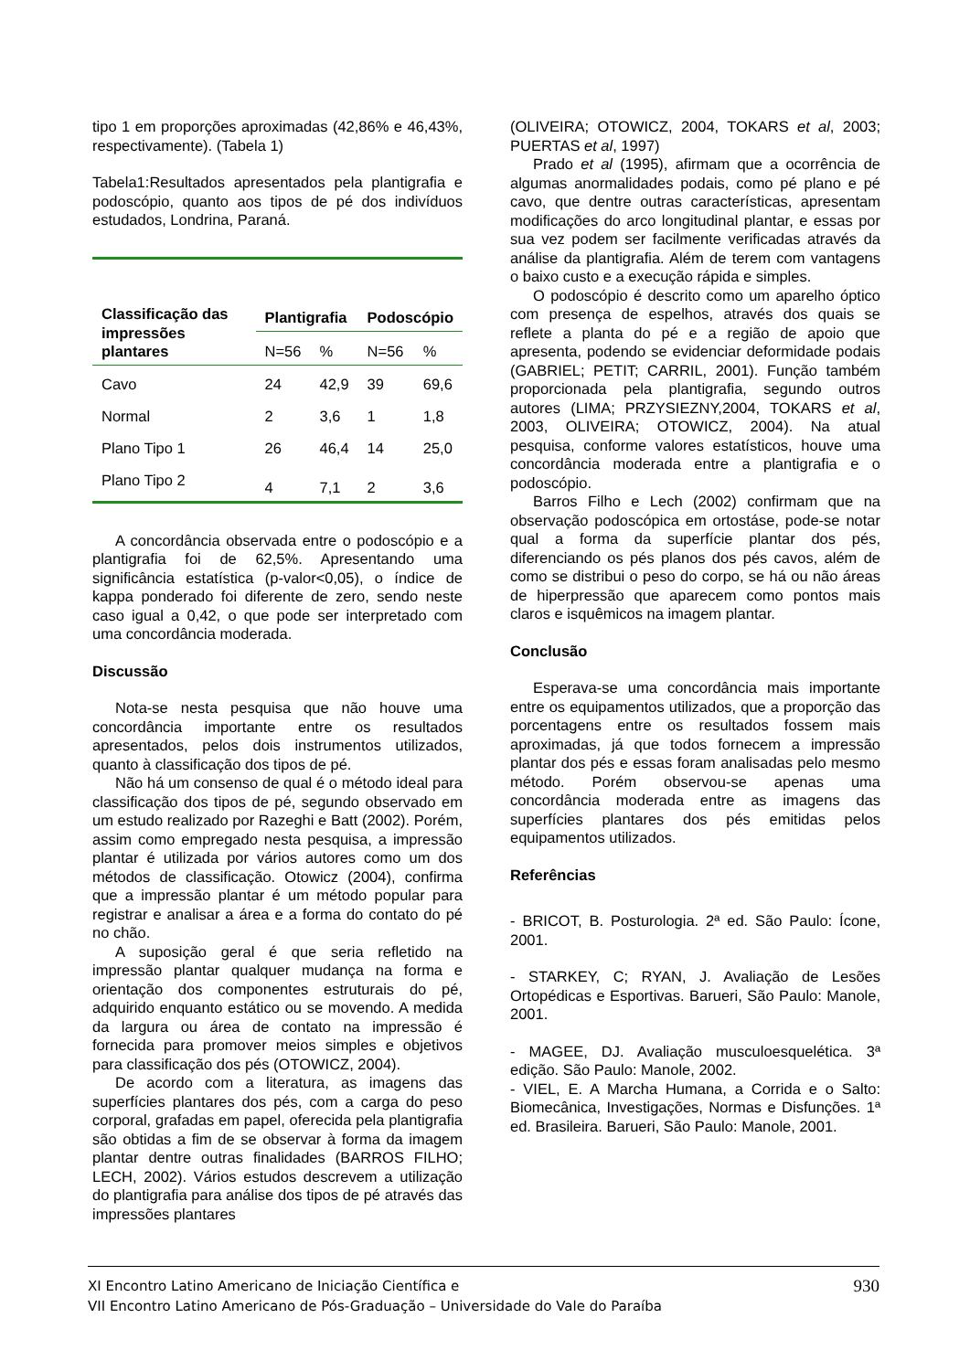tipo 1 em proporções aproximadas (42,86% e 46,43%, respectivamente). (Tabela 1)
Tabela1:Resultados apresentados pela plantigrafia e podoscópio, quanto aos tipos de pé dos indivíduos estudados, Londrina, Paraná.
| Classificação das impressões plantares | Plantigrafia | | Podoscópio | |
| --- | --- | --- | --- | --- |
| | N=56 | % | N=56 | % |
| Cavo | 24 | 42,9 | 39 | 69,6 |
| Normal | 2 | 3,6 | 1 | 1,8 |
| Plano Tipo 1 | 26 | 46,4 | 14 | 25,0 |
| Plano Tipo 2 | 4 | 7,1 | 2 | 3,6 |
A concordância observada entre o podoscópio e a plantigrafia foi de 62,5%. Apresentando uma significância estatística (p-valor<0,05), o índice de kappa ponderado foi diferente de zero, sendo neste caso igual a 0,42, o que pode ser interpretado com uma concordância moderada.
Discussão
Nota-se nesta pesquisa que não houve uma concordância importante entre os resultados apresentados, pelos dois instrumentos utilizados, quanto à classificação dos tipos de pé.
Não há um consenso de qual é o método ideal para classificação dos tipos de pé, segundo observado em um estudo realizado por Razeghi e Batt (2002). Porém, assim como empregado nesta pesquisa, a impressão plantar é utilizada por vários autores como um dos métodos de classificação. Otowicz (2004), confirma que a impressão plantar é um método popular para registrar e analisar a área e a forma do contato do pé no chão.
A suposição geral é que seria refletido na impressão plantar qualquer mudança na forma e orientação dos componentes estruturais do pé, adquirido enquanto estático ou se movendo. A medida da largura ou área de contato na impressão é fornecida para promover meios simples e objetivos para classificação dos pés (OTOWICZ, 2004).
De acordo com a literatura, as imagens das superfícies plantares dos pés, com a carga do peso corporal, grafadas em papel, oferecida pela plantigrafia são obtidas a fim de se observar à forma da imagem plantar dentre outras finalidades (BARROS FILHO; LECH, 2002). Vários estudos descrevem a utilização do plantigrafia para análise dos tipos de pé através das impressões plantares
(OLIVEIRA; OTOWICZ, 2004, TOKARS et al, 2003; PUERTAS et al, 1997)
Prado et al (1995), afirmam que a ocorrência de algumas anormalidades podais, como pé plano e pé cavo, que dentre outras características, apresentam modificações do arco longitudinal plantar, e essas por sua vez podem ser facilmente verificadas através da análise da plantigrafia. Além de terem com vantagens o baixo custo e a execução rápida e simples.
O podoscópio é descrito como um aparelho óptico com presença de espelhos, através dos quais se reflete a planta do pé e a região de apoio que apresenta, podendo se evidenciar deformidade podais (GABRIEL; PETIT; CARRIL, 2001). Função também proporcionada pela plantigrafia, segundo outros autores (LIMA; PRZYSIEZNY,2004, TOKARS et al, 2003, OLIVEIRA; OTOWICZ, 2004). Na atual pesquisa, conforme valores estatísticos, houve uma concordância moderada entre a plantigrafia e o podoscópio.
Barros Filho e Lech (2002) confirmam que na observação podoscópica em ortostáse, pode-se notar qual a forma da superfície plantar dos pés, diferenciando os pés planos dos pés cavos, além de como se distribui o peso do corpo, se há ou não áreas de hiperpressão que aparecem como pontos mais claros e isquêmicos na imagem plantar.
Conclusão
Esperava-se uma concordância mais importante entre os equipamentos utilizados, que a proporção das porcentagens entre os resultados fossem mais aproximadas, já que todos fornecem a impressão plantar dos pés e essas foram analisadas pelo mesmo método. Porém observou-se apenas uma concordância moderada entre as imagens das superfícies plantares dos pés emitidas pelos equipamentos utilizados.
Referências
- BRICOT, B. Posturologia. 2ª ed. São Paulo: Ícone, 2001.
- STARKEY, C; RYAN, J. Avaliação de Lesões Ortopédicas e Esportivas. Barueri, São Paulo: Manole, 2001.
- MAGEE, DJ. Avaliação musculoesquelética. 3ª edição. São Paulo: Manole, 2002.
- VIEL, E. A Marcha Humana, a Corrida e o Salto: Biomecânica, Investigações, Normas e Disfunções. 1ª ed. Brasileira. Barueri, São Paulo: Manole, 2001.
930 XI Encontro Latino Americano de Iniciação Científica e
VII Encontro Latino Americano de Pós-Graduação – Universidade do Vale do Paraíba